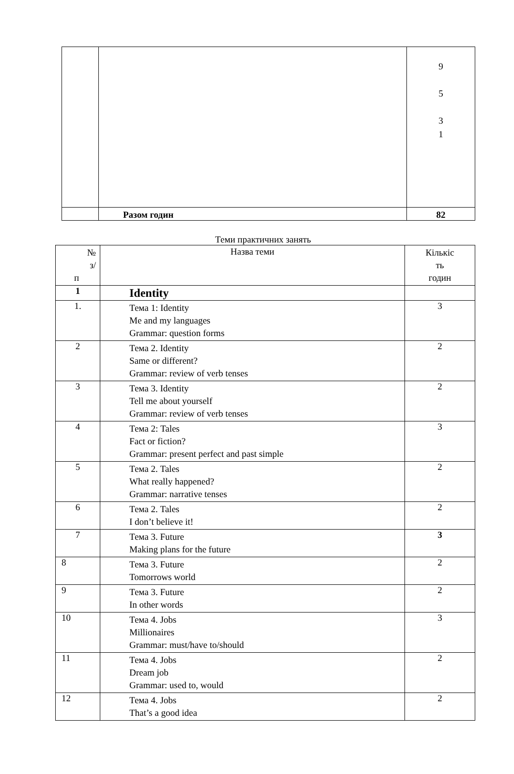| | | 9 5 3 1 |
| | Разом годин | 82 |
Теми практичних занять
| № з/ п | Назва теми | Кількіс ть годин |
| --- | --- | --- |
| 1 | Identity | |
| 1. | Тема 1: Identity Me and my languages Grammar: question forms | 3 |
| 2 | Тема 2. Identity Same or different? Grammar: review of verb tenses | 2 |
| 3 | Тема 3. Identity Tell me about yourself Grammar: review of verb tenses | 2 |
| 4 | Тема 2: Tales Fact or fiction? Grammar: present perfect and past simple | 3 |
| 5 | Тема 2. Tales What really happened? Grammar: narrative tenses | 2 |
| 6 | Тема 2. Tales I don’t believe it! | 2 |
| 7 | Тема 3. Future Making plans for the future | 3 |
| 8 | Тема 3. Future Tomorrows world | 2 |
| 9 | Тема 3. Future In other words | 2 |
| 10 | Тема 4. Jobs Millionaires Grammar: must/have to/should | 3 |
| 11 | Тема 4. Jobs Dream job Grammar: used to, would | 2 |
| 12 | Тема 4. Jobs That’s a good idea | 2 |